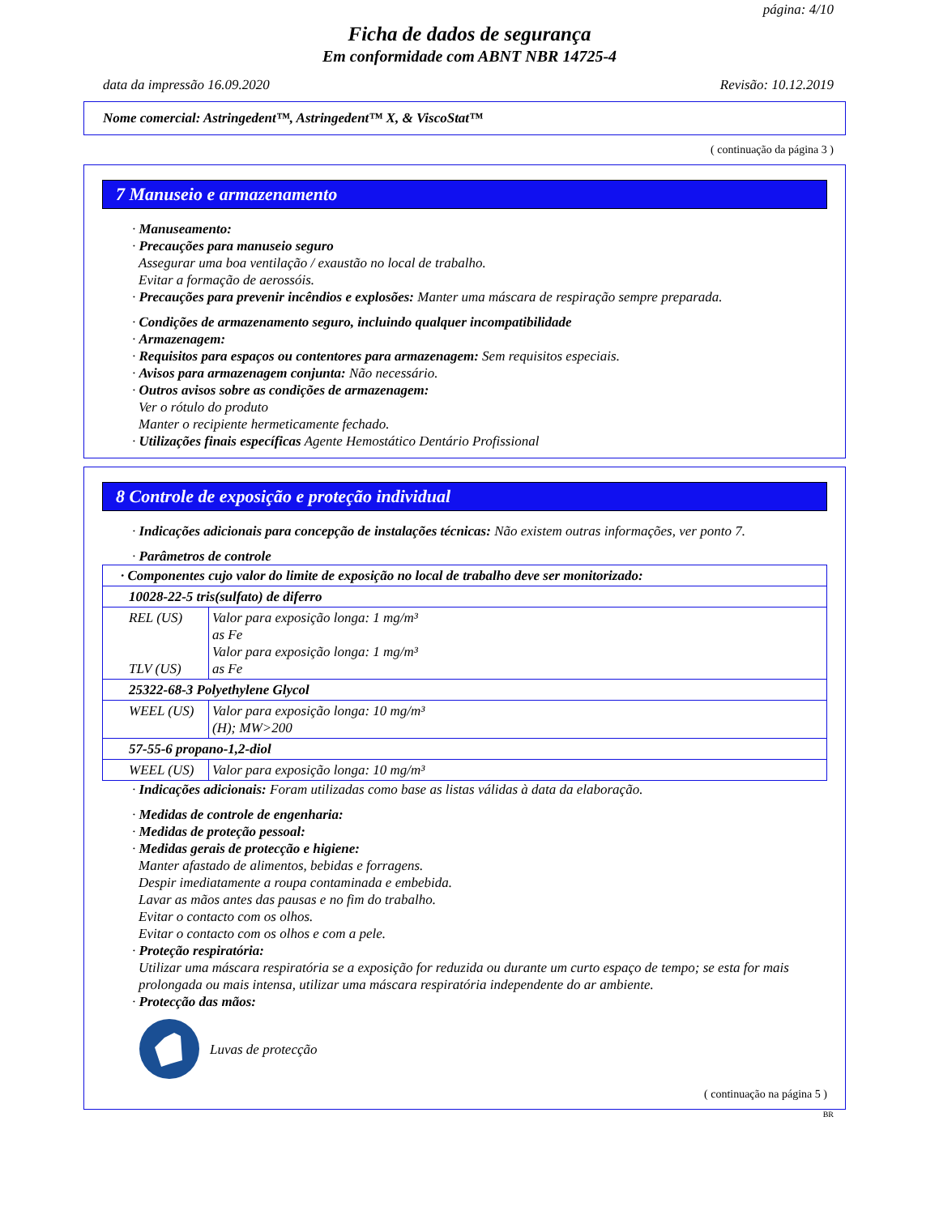página: 4/10
Ficha de dados de segurança
Em conformidade com ABNT NBR 14725-4
data da impressão 16.09.2020 Revisão: 10.12.2019
Nome comercial: Astringedent™, Astringedent™ X, & ViscoStat™
( continuação da página 3 )
7 Manuseio e armazenamento
· Manuseamento:
· Precauções para manuseio seguro
Assegurar uma boa ventilação / exaustão no local de trabalho.
Evitar a formação de aerossóis.
· Precauções para prevenir incêndios e explosões: Manter uma máscara de respiração sempre preparada.
· Condições de armazenamento seguro, incluindo qualquer incompatibilidade
· Armazenagem:
· Requisitos para espaços ou contentores para armazenagem: Sem requisitos especiais.
· Avisos para armazenagem conjunta: Não necessário.
· Outros avisos sobre as condições de armazenagem:
Ver o rótulo do produto
Manter o recipiente hermeticamente fechado.
· Utilizações finais específicas Agente Hemostático Dentário Profissional
8 Controle de exposição e proteção individual
· Indicações adicionais para concepção de instalações técnicas: Não existem outras informações, ver ponto 7.
· Parâmetros de controle
| · Componentes cujo valor do limite de exposição no local de trabalho deve ser monitorizado: | |
| 10028-22-5 tris(sulfato) de diferro | |
| REL (US) TLV (US) | Valor para exposição longa: 1 mg/m³ as Fe Valor para exposição longa: 1 mg/m³ as Fe |
| 25322-68-3 Polyethylene Glycol | |
| WEEL (US) | Valor para exposição longa: 10 mg/m³ (H); MW>200 |
| 57-55-6 propano-1,2-diol | |
| WEEL (US) | Valor para exposição longa: 10 mg/m³ |
· Indicações adicionais: Foram utilizadas como base as listas válidas à data da elaboração.
· Medidas de controle de engenharia:
· Medidas de proteção pessoal:
· Medidas gerais de protecção e higiene:
Manter afastado de alimentos, bebidas e forragens.
Despir imediatamente a roupa contaminada e embebida.
Lavar as mãos antes das pausas e no fim do trabalho.
Evitar o contacto com os olhos.
Evitar o contacto com os olhos e com a pele.
· Proteção respiratória:
Utilizar uma máscara respiratória se a exposição for reduzida ou durante um curto espaço de tempo; se esta for mais prolongada ou mais intensa, utilizar uma máscara respiratória independente do ar ambiente.
· Protecção das mãos:
Luvas de protecção
( continuação na página 5 )
BR